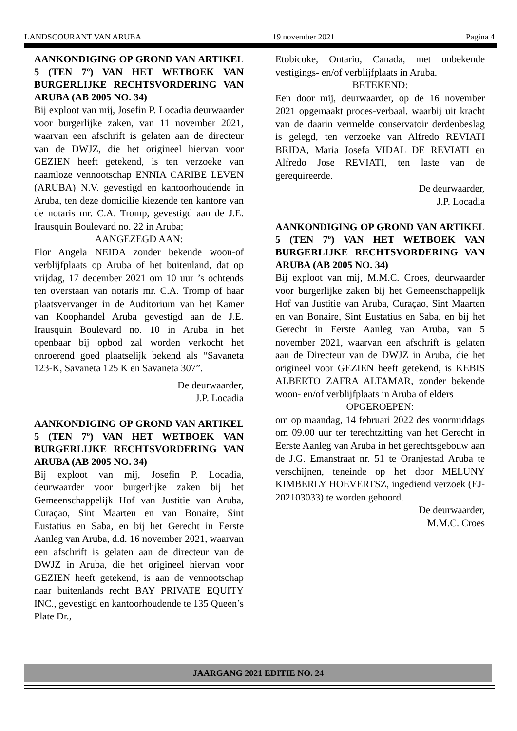LANDSCOURANT VAN ARUBA 19 november 2021 Pagina 4
AANKONDIGING OP GROND VAN ARTIKEL 5 (TEN 7º) VAN HET WETBOEK VAN BURGERLIJKE RECHTSVORDERING VAN ARUBA (AB 2005 NO. 34)
Bij exploot van mij, Josefin P. Locadia deurwaarder voor burgerlijke zaken, van 11 november 2021, waarvan een afschrift is gelaten aan de directeur van de DWJZ, die het origineel hiervan voor GEZIEN heeft getekend, is ten verzoeke van naamloze vennootschap ENNIA CARIBE LEVEN (ARUBA) N.V. gevestigd en kantoorhoudende in Aruba, ten deze domicilie kiezende ten kantore van de notaris mr. C.A. Tromp, gevestigd aan de J.E. Irausquin Boulevard no. 22 in Aruba;
AANGEZEGD AAN:
Flor Angela NEIDA zonder bekende woon-of verblijfplaats op Aruba of het buitenland, dat op vrijdag, 17 december 2021 om 10 uur ’s ochtends ten overstaan van notaris mr. C.A. Tromp of haar plaatsvervanger in de Auditorium van het Kamer van Koophandel Aruba gevestigd aan de J.E. Irausquin Boulevard no. 10 in Aruba in het openbaar bij opbod zal worden verkocht het onroerend goed plaatselijk bekend als “Savaneta 123-K, Savaneta 125 K en Savaneta 307”.
De deurwaarder,
J.P. Locadia
AANKONDIGING OP GROND VAN ARTIKEL 5 (TEN 7º) VAN HET WETBOEK VAN BURGERLIJKE RECHTSVORDERING VAN ARUBA (AB 2005 NO. 34)
Bij exploot van mij, Josefin P. Locadia, deurwaarder voor burgerlijke zaken bij het Gemeenschappelijk Hof van Justitie van Aruba, Curaçao, Sint Maarten en van Bonaire, Sint Eustatius en Saba, en bij het Gerecht in Eerste Aanleg van Aruba, d.d. 16 november 2021, waarvan een afschrift is gelaten aan de directeur van de DWJZ in Aruba, die het origineel hiervan voor GEZIEN heeft getekend, is aan de vennootschap naar buitenlands recht BAY PRIVATE EQUITY INC., gevestigd en kantoorhoudende te 135 Queen’s Plate Dr.,
Etobicoke, Ontario, Canada, met onbekende vestigings- en/of verblijfplaats in Aruba.
BETEKEND:
Een door mij, deurwaarder, op de 16 november 2021 opgemaakt proces-verbaal, waarbij uit kracht van de daarin vermelde conservatoir derdenbeslag is gelegd, ten verzoeke van Alfredo REVIATI BRIDA, Maria Josefa VIDAL DE REVIATI en Alfredo Jose REVIATI, ten laste van de gerequireerde.
De deurwaarder,
J.P. Locadia
AANKONDIGING OP GROND VAN ARTIKEL 5 (TEN 7º) VAN HET WETBOEK VAN BURGERLIJKE RECHTSVORDERING VAN ARUBA (AB 2005 NO. 34)
Bij exploot van mij, M.M.C. Croes, deurwaarder voor burgerlijke zaken bij het Gemeenschappelijk Hof van Justitie van Aruba, Curaçao, Sint Maarten en van Bonaire, Sint Eustatius en Saba, en bij het Gerecht in Eerste Aanleg van Aruba, van 5 november 2021, waarvan een afschrift is gelaten aan de Directeur van de DWJZ in Aruba, die het origineel voor GEZIEN heeft getekend, is KEBIS ALBERTO ZAFRA ALTAMAR, zonder bekende woon- en/of verblijfplaats in Aruba of elders
OPGEROEPEN:
om op maandag, 14 februari 2022 des voormiddags om 09.00 uur ter terechtzitting van het Gerecht in Eerste Aanleg van Aruba in het gerechtsgebouw aan de J.G. Emanstraat nr. 51 te Oranjestad Aruba te verschijnen, teneinde op het door MELUNY KIMBERLY HOEVERTSZ, ingediend verzoek (EJ-202103033) te worden gehoord.
De deurwaarder,
M.M.C. Croes
JAARGANG 2021 EDITIE NO. 24